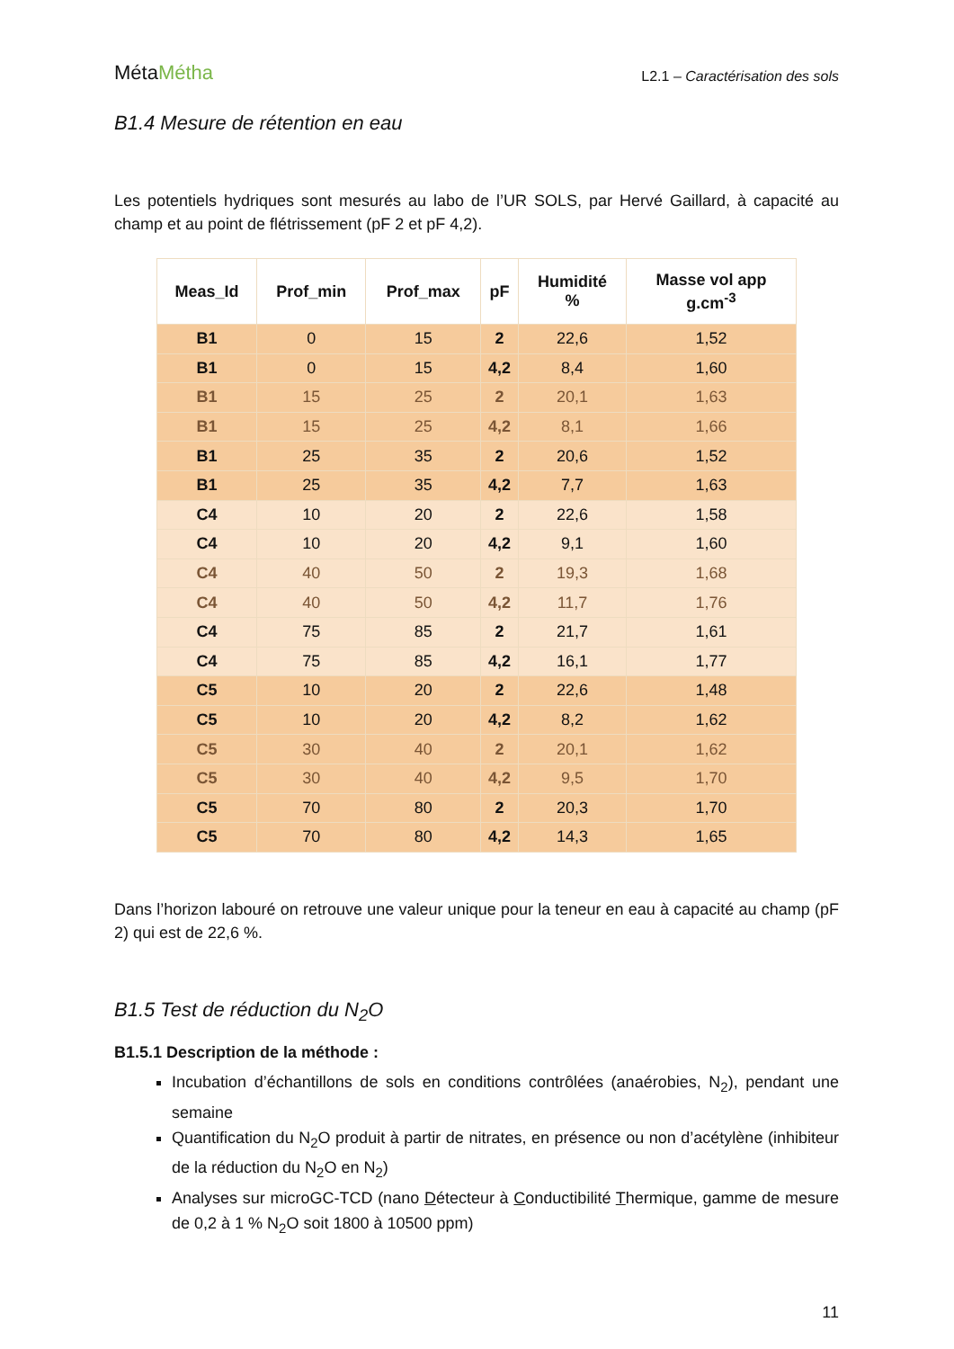MétaMétha
L2.1 – Caractérisation des sols
B1.4 Mesure de rétention en eau
Les potentiels hydriques sont mesurés au labo de l’UR SOLS, par Hervé Gaillard, à capacité au champ et au point de flétrissement (pF 2 et pF 4,2).
| Meas_Id | Prof_min | Prof_max | pF | Humidité % | Masse vol app g.cm<sup>-3</sup> |
| --- | --- | --- | --- | --- | --- |
| B1 | 0 | 15 | 2 | 22,6 | 1,52 |
| B1 | 0 | 15 | 4,2 | 8,4 | 1,60 |
| B1 | 15 | 25 | 2 | 20,1 | 1,63 |
| B1 | 15 | 25 | 4,2 | 8,1 | 1,66 |
| B1 | 25 | 35 | 2 | 20,6 | 1,52 |
| B1 | 25 | 35 | 4,2 | 7,7 | 1,63 |
| C4 | 10 | 20 | 2 | 22,6 | 1,58 |
| C4 | 10 | 20 | 4,2 | 9,1 | 1,60 |
| C4 | 40 | 50 | 2 | 19,3 | 1,68 |
| C4 | 40 | 50 | 4,2 | 11,7 | 1,76 |
| C4 | 75 | 85 | 2 | 21,7 | 1,61 |
| C4 | 75 | 85 | 4,2 | 16,1 | 1,77 |
| C5 | 10 | 20 | 2 | 22,6 | 1,48 |
| C5 | 10 | 20 | 4,2 | 8,2 | 1,62 |
| C5 | 30 | 40 | 2 | 20,1 | 1,62 |
| C5 | 30 | 40 | 4,2 | 9,5 | 1,70 |
| C5 | 70 | 80 | 2 | 20,3 | 1,70 |
| C5 | 70 | 80 | 4,2 | 14,3 | 1,65 |
Dans l’horizon labouré on retrouve une valeur unique pour la teneur en eau à capacité au champ (pF 2) qui est de 22,6 %.
B1.5 Test de réduction du N<sub>2</sub>O
B1.5.1 Description de la méthode :
Incubation d’échantillons de sols en conditions contrôlées (anaérobies, N<sub>2</sub>), pendant une semaine
Quantification du N<sub>2</sub>O produit à partir de nitrates, en présence ou non d’acétylène (inhibiteur de la réduction du N<sub>2</sub>O en N<sub>2</sub>)
Analyses sur microGC-TCD (nano Détecteur à Conductibilité Thermique, gamme de mesure de 0,2 à 1 % N<sub>2</sub>O soit 1800 à 10500 ppm)
11